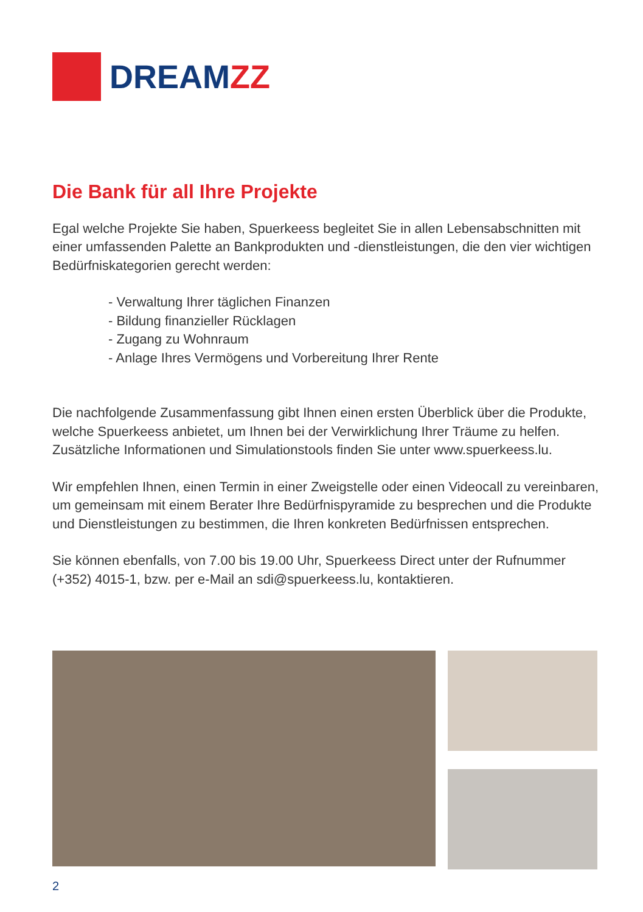DREAMZZ
Die Bank für all Ihre Projekte
Egal welche Projekte Sie haben, Spuerkeess begleitet Sie in allen Lebensabschnitten mit einer umfassenden Palette an Bankprodukten und -dienstleistungen, die den vier wichtigen Bedürfniskategorien gerecht werden:
- Verwaltung Ihrer täglichen Finanzen
- Bildung finanzieller Rücklagen
- Zugang zu Wohnraum
- Anlage Ihres Vermögens und Vorbereitung Ihrer Rente
Die nachfolgende Zusammenfassung gibt Ihnen einen ersten Überblick über die Produkte, welche Spuerkeess anbietet, um Ihnen bei der Verwirklichung Ihrer Träume zu helfen. Zusätzliche Informationen und Simulationstools finden Sie unter www.spuerkeess.lu.
Wir empfehlen Ihnen, einen Termin in einer Zweigstelle oder einen Videocall zu vereinbaren, um gemeinsam mit einem Berater Ihre Bedürfnispyramide zu besprechen und die Produkte und Dienstleistungen zu bestimmen, die Ihren konkreten Bedürfnissen entsprechen.
Sie können ebenfalls, von 7.00 bis 19.00 Uhr, Spuerkeess Direct unter der Rufnummer (+352) 4015-1, bzw. per e-Mail an sdi@spuerkeess.lu, kontaktieren.
2